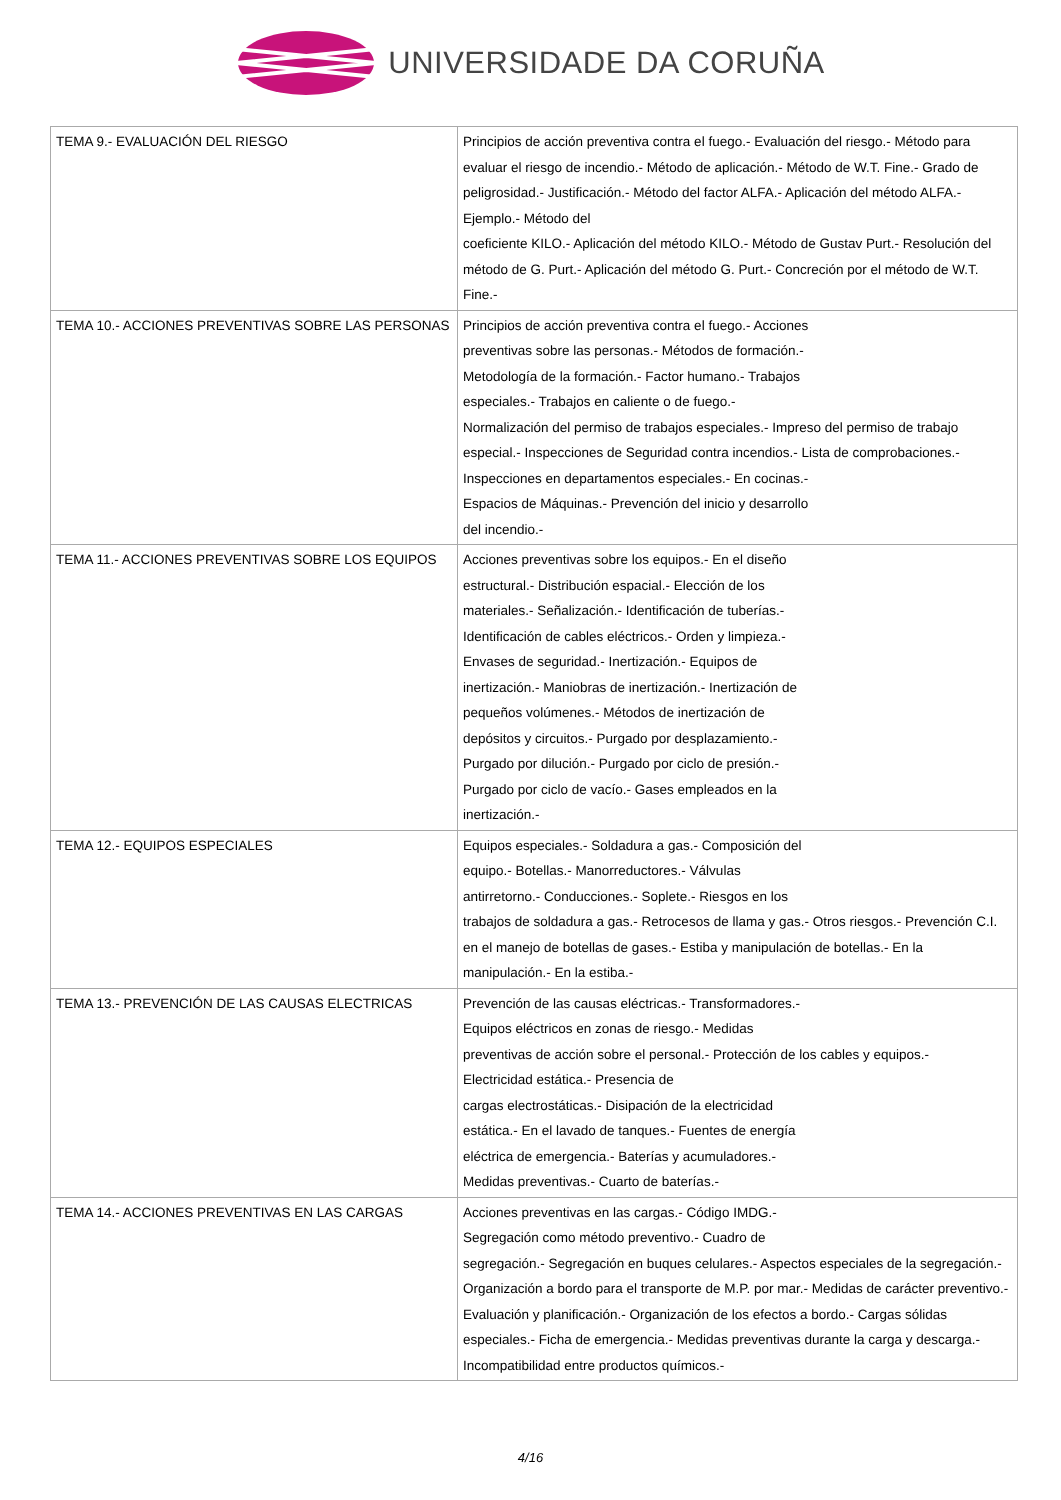UNIVERSIDADE DA CORUÑA
| TEMA 9.- EVALUACIÓN DEL RIESGO | Principios de acción preventiva contra el fuego.- Evaluación del riesgo.- Método para evaluar el riesgo de incendio.- Método de aplicación.- Método de W.T. Fine.- Grado de peligrosidad.- Justificación.- Método del factor ALFA.- Aplicación del método ALFA.- Ejemplo.- Método del coeficiente KILO.- Aplicación del método KILO.- Método de Gustav Purt.- Resolución del método de G. Purt.- Aplicación del método G. Purt.- Concreción por el método de W.T. Fine.- |
| TEMA 10.- ACCIONES PREVENTIVAS SOBRE LAS PERSONAS | Principios de acción preventiva contra el fuego.- Acciones preventivas sobre las personas.- Métodos de formación.- Metodología de la formación.- Factor humano.- Trabajos especiales.- Trabajos en caliente o de fuego.- Normalización del permiso de trabajos especiales.- Impreso del permiso de trabajo especial.- Inspecciones de Seguridad contra incendios.- Lista de comprobaciones.- Inspecciones en departamentos especiales.- En cocinas.- Espacios de Máquinas.- Prevención del inicio y desarrollo del incendio.- |
| TEMA 11.- ACCIONES PREVENTIVAS SOBRE LOS EQUIPOS | Acciones preventivas sobre los equipos.- En el diseño estructural.- Distribución espacial.- Elección de los materiales.- Señalización.- Identificación de tuberías.- Identificación de cables eléctricos.- Orden y limpieza.- Envases de seguridad.- Inertización.- Equipos de inertización.- Maniobras de inertización.- Inertización de pequeños volúmenes.- Métodos de inertización de depósitos y circuitos.- Purgado por desplazamiento.- Purgado por dilución.- Purgado por ciclo de presión.- Purgado por ciclo de vacío.- Gases empleados en la inertización.- |
| TEMA 12.- EQUIPOS ESPECIALES | Equipos especiales.- Soldadura a gas.- Composición del equipo.- Botellas.- Manorreductores.- Válvulas antirretorno.- Conducciones.- Soplete.- Riesgos en los trabajos de soldadura a gas.- Retrocesos de llama y gas.- Otros riesgos.- Prevención C.I. en el manejo de botellas de gases.- Estiba y manipulación de botellas.- En la manipulación.- En la estiba.- |
| TEMA 13.- PREVENCIÓN DE LAS CAUSAS ELECTRICAS | Prevención de las causas eléctricas.- Transformadores.- Equipos eléctricos en zonas de riesgo.- Medidas preventivas de acción sobre el personal.- Protección de los cables y equipos.- Electricidad estática.- Presencia de cargas electrostáticas.- Disipación de la electricidad estática.- En el lavado de tanques.- Fuentes de energía eléctrica de emergencia.- Baterías y acumuladores.- Medidas preventivas.- Cuarto de baterías.- |
| TEMA 14.- ACCIONES PREVENTIVAS EN LAS CARGAS | Acciones preventivas en las cargas.- Código IMDG.- Segregación como método preventivo.- Cuadro de segregación.- Segregación en buques celulares.- Aspectos especiales de la segregación.- Organización a bordo para el transporte de M.P. por mar.- Medidas de carácter preventivo.- Evaluación y planificación.- Organización de los efectos a bordo.- Cargas sólidas especiales.- Ficha de emergencia.- Medidas preventivas durante la carga y descarga.- Incompatibilidad entre productos químicos.- |
4/16